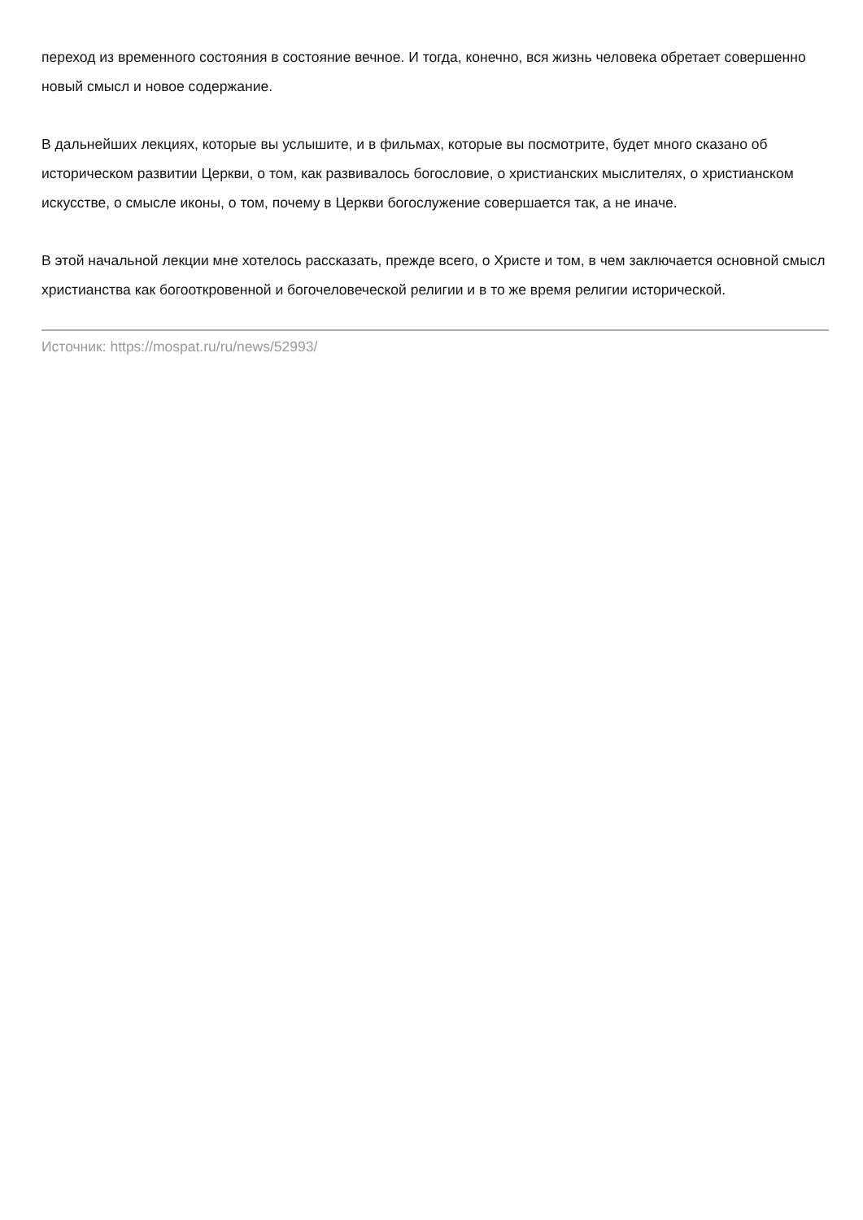переход из временного состояния в состояние вечное. И тогда, конечно, вся жизнь человека обретает совершенно новый смысл и новое содержание.
В дальнейших лекциях, которые вы услышите, и в фильмах, которые вы посмотрите, будет много сказано об историческом развитии Церкви, о том, как развивалось богословие, о христианских мыслителях, о христианском искусстве, о смысле иконы, о том, почему в Церкви богослужение совершается так, а не иначе.
В этой начальной лекции мне хотелось рассказать, прежде всего, о Христе и том, в чем заключается основной смысл христианства как богооткровенной и богочеловеческой религии и в то же время религии исторической.
Источник: https://mospat.ru/ru/news/52993/